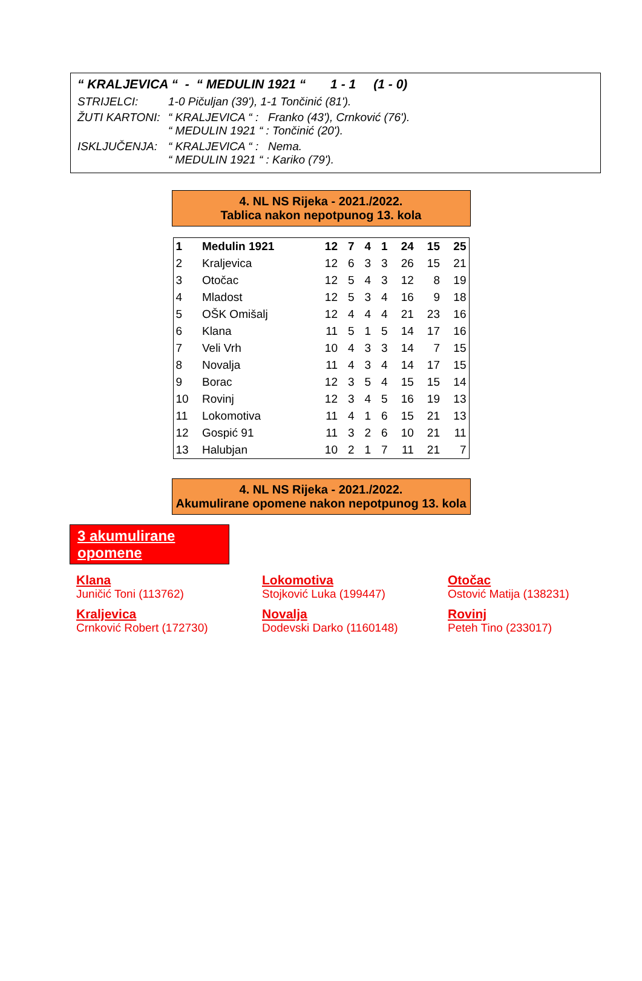“ KRALJEVICA “ - “ MEDULIN 1921 “ 1 - 1 (1 - 0)
STRIJELCI: 1-0 Pičuljan (39'), 1-1 Tončinić (81').
ŽUTI KARTONI: “ KRALJEVICA “ : Franko (43'), Crnković (76').
“ MEDULIN 1921 “ : Tončinić (20').
ISKLJUČENJA: “ KRALJEVICA “ : Nema.
“ MEDULIN 1921 “ : Kariko (79').
4. NL NS Rijeka - 2021./2022.
Tablica nakon nepotpunog 13. kola
| 1 | Medulin 1921 | 12 | 7 | 4 | 1 | 24 | 15 | 25 |
| 2 | Kraljevica | 12 | 6 | 3 | 3 | 26 | 15 | 21 |
| 3 | Otočac | 12 | 5 | 4 | 3 | 12 | 8 | 19 |
| 4 | Mladost | 12 | 5 | 3 | 4 | 16 | 9 | 18 |
| 5 | OŠK Omišalj | 12 | 4 | 4 | 4 | 21 | 23 | 16 |
| 6 | Klana | 11 | 5 | 1 | 5 | 14 | 17 | 16 |
| 7 | Veli Vrh | 10 | 4 | 3 | 3 | 14 | 7 | 15 |
| 8 | Novalja | 11 | 4 | 3 | 4 | 14 | 17 | 15 |
| 9 | Borac | 12 | 3 | 5 | 4 | 15 | 15 | 14 |
| 10 | Rovinj | 12 | 3 | 4 | 5 | 16 | 19 | 13 |
| 11 | Lokomotiva | 11 | 4 | 1 | 6 | 15 | 21 | 13 |
| 12 | Gospić 91 | 11 | 3 | 2 | 6 | 10 | 21 | 11 |
| 13 | Halubjan | 10 | 2 | 1 | 7 | 11 | 21 | 7 |
4. NL NS Rijeka - 2021./2022.
Akumulirane opomene nakon nepotpunog 13. kola
3 akumulirane opomene
Klana
Juničić Toni (113762)
Lokomotiva
Stojković Luka (199447)
Otočac
Ostović Matija (138231)
Kraljevica
Crnković Robert (172730)
Novalja
Dodevski Darko (1160148)
Rovinj
Peteh Tino (233017)